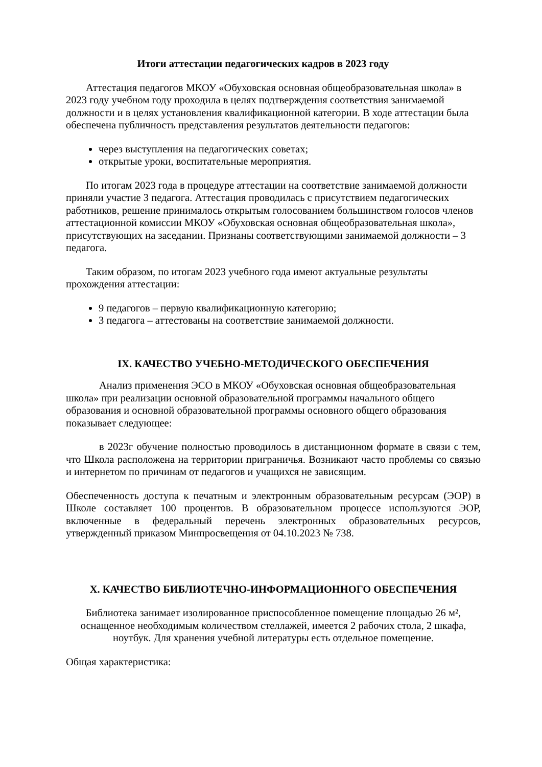Итоги аттестации педагогических кадров в 2023 году
Аттестация педагогов МКОУ «Обуховская основная общеобразовательная школа» в 2023 году учебном году проходила в целях подтверждения соответствия занимаемой должности и в целях установления квалификационной категории. В ходе аттестации была обеспечена публичность представления результатов деятельности педагогов:
через выступления на педагогических советах;
открытые уроки, воспитательные мероприятия.
По итогам 2023 года в процедуре аттестации на соответствие занимаемой должности приняли участие 3 педагога. Аттестация проводилась с присутствием педагогических работников, решение принималось открытым голосованием большинством голосов членов аттестационной комиссии МКОУ «Обуховская основная общеобразовательная школа», присутствующих на заседании. Признаны соответствующими занимаемой должности – 3 педагога.
Таким образом, по итогам 2023 учебного года имеют актуальные результаты прохождения аттестации:
9 педагогов – первую квалификационную категорию;
3 педагога – аттестованы на соответствие занимаемой должности.
IX. КАЧЕСТВО УЧЕБНО-МЕТОДИЧЕСКОГО ОБЕСПЕЧЕНИЯ
Анализ применения ЭСО в МКОУ «Обуховская основная общеобразовательная школа» при реализации основной образовательной программы начального общего образования и основной образовательной программы основного общего образования показывает следующее:
в 2023г обучение полностью проводилось в дистанционном формате в связи с тем, что Школа расположена на территории приграничья. Возникают часто проблемы со связью и интернетом по причинам от педагогов и учащихся не зависящим.
Обеспеченность доступа к печатным и электронным образовательным ресурсам (ЭОР) в Школе составляет 100 процентов. В образовательном процессе используются ЭОР, включенные в федеральный перечень электронных образовательных ресурсов, утвержденный приказом Минпросвещения от 04.10.2023 № 738.
X. КАЧЕСТВО БИБЛИОТЕЧНО-ИНФОРМАЦИОННОГО ОБЕСПЕЧЕНИЯ
Библиотека занимает изолированное приспособленное помещение площадью 26 м², оснащенное необходимым количеством стеллажей, имеется 2 рабочих стола, 2 шкафа, ноутбук. Для хранения учебной литературы есть отдельное помещение.
Общая характеристика: